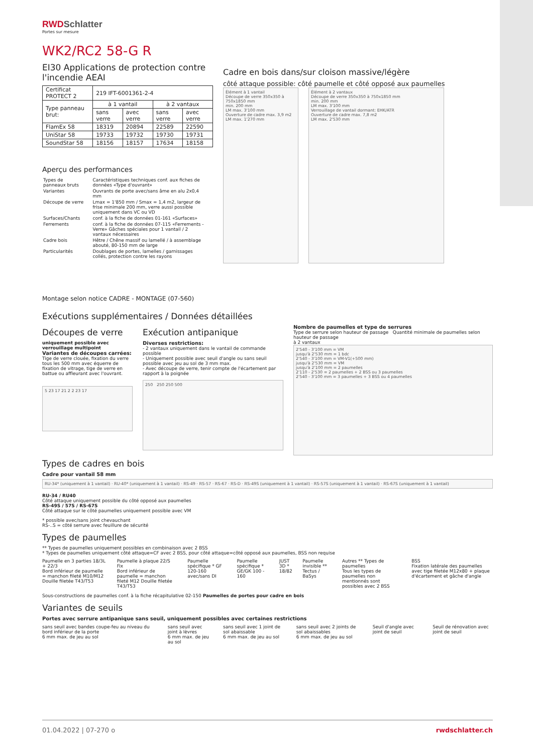RWDSchlatter
Portes sur mesure
WK2/RC2 58-G R
EI30 Applications de protection contre l'incendie AEAI
| Certificat PROTECT 2 | 219 IFT-6001361-2-4 | | | |
| Type panneau brut: | à 1 vantail | | à 2 vantaux | |
| | sans verre | avec verre | sans verre | avec verre |
| FlamEx 58 | 18319 | 20894 | 22589 | 22590 |
| UniStar 58 | 19733 | 19732 | 19730 | 19731 |
| SoundStar 58 | 18156 | 18157 | 17634 | 18158 |
Aperçu des performances
| Types de panneaux bruts | Caractéristiques techniques conf. aux fiches de données «Type d'ouvrant» |
| Variantes | Ouvrants de porte avec/sans âme en alu 2x0,4 mm |
| Découpe de verre | Lmax = 1'850 mm / Smax = 1,4 m2, largeur de frise minimale 200 mm, verre aussi possible uniquement dans VC ou VD |
| Surfaces/Chants | conf. à la fiche de données 01-161 «Surfaces» |
| Ferrements | conf. à la fiche de données 07-115 «Ferrements - Verre» Gâches spéciales pour 1 vantail / 2 vantaux nécessaires |
| Cadre bois | Hêtre / Chêne massif ou lamellé / à assemblage abouté, 80-150 mm de large |
| Particularités | Doublages de portes, lamelles / garnissages collés, protection contre les rayons |
Montage selon notice CADRE - MONTAGE (07-560)
Cadre en bois dans/sur cloison massive/légère
côté attaque possible: côté paumelle et côté opposé aux paumelles
Élément à 1 vantail
Découpe de verre 350x350 à 750x1850 mm
min. 200 mm
LM max. 3'100 mm
Ouverture de cadre max. 3,9 m2
LM max. 1'270 mm
Élément à 2 vantaux
Découpe de verre 350x350 à 750x1850 mm
min. 200 mm
LM max. 3'100 mm
Verrouillage de vantail dormant: EHK/ATR
Ouverture de cadre max. 7,8 m2
LM max. 2'530 mm
Exécutions supplémentaires / Données détaillées
Découpes de verre
uniquement possible avec verrouillage multipoint
Variantes de découpes carrées:
Tige de verre clouée, fixation du verre tous les 500 mm avec équerre de fixation de vitrage, tige de verre en battue ou affleurant avec l'ouvrant.
5 23 17 21 2 2 23 17
Exécution antipanique
Diverses restrictions:
- 2 vantaux uniquement dans le vantail de commande possible
- Uniquement possible avec seuil d'angle ou sans seuil possible avec jeu au sol de 3 mm max.
- Avec découpe de verre, tenir compte de l'écartement par rapport à la poignée
250 250 250 500
Nombre de paumelles et type de serrures
Type de serrure selon hauteur de passage Quantité minimale de paumelles selon hauteur de passage
à 2 vantaux
2'540 - 3'100 mm = VM
jusqu'à 2'530 mm = 1 bdc
2'540 - 3'100 mm = VM-V1(+500 mm)
jusqu'à 2'530 mm = VM
jusqu'à 2'100 mm = 2 paumelles
2'110 - 2'530 = 2 paumelles + 2 BSS ou 3 paumelles
2'540 - 3'100 mm = 3 paumelles + 3 BSS ou 4 paumelles
Types de cadres en bois
Cadre pour vantail 58 mm
RU-34* (uniquement à 1 vantail) · RU-40* (uniquement à 1 vantail) · RS-49 · RS-57 · RS-67 · RS-D · RS-49S (uniquement à 1 vantail) · RS-57S (uniquement à 1 vantail) · RS-67S (uniquement à 1 vantail)
RU-34 / RU40
Côté attaque uniquement possible du côté opposé aux paumelles
RS-49S / 57S / RS-67S
Côté attaque sur le côté paumelles uniquement possible avec VM
* possible avec/sans joint chevauchant
RS-..S = côté serrure avec feuillure de sécurité
Types de paumelles
** Types de paumelles uniquement possibles en combinaison avec 2 BSS
* Types de paumelles uniquement côté attaque=CF avec 2 BSS, pour côté attaque=côté opposé aux paumelles, BSS non requise
Paumelle en 3 parties 18/3L + 22/3
Bord inférieur de paumelle = manchon fileté M10/M12 Douille filetée T43/T53
Paumelle à plaque 22/S Fix
Bord inférieur de paumelle = manchon fileté M12 Douille filetée T43/T53
Paumelle spécifique * GF 120-160 avec/sans DI
Paumelle spécifique * GE/GK 100 - 160
JUST 3D * 18/82 Paumelle invisible ** Tectus / BaSys
Autres ** Types de paumelles
Tous les types de paumelles non mentionnés sont possibles avec 2 BSS
BSS
Fixation latérale des paumelles avec tige filetée M12x80 + plaque d'écartement et gâche d'angle
Sous-constructions de paumelles conf. à la fiche récapitulative 02-150 Paumelles de portes pour cadre en bois
Variantes de seuils
Portes avec serrure antipanique sans seuil, uniquement possibles avec certaines restrictions
sans seuil avec bandes coupe-feu au niveau du bord inférieur de la porte
6 mm max. de jeu au sol
sans seuil avec joint à lèvres
6 mm max. de jeu au sol
sans seuil avec 1 joint de sol abaissable
6 mm max. de jeu au sol
sans seuil avec 2 joints de sol abaissables
6 mm max. de jeu au sol
Seuil d'angle avec joint de seuil
Seuil de rénovation avec joint de seuil
01.04.2022 | 07-270 o rwdschlatter.ch